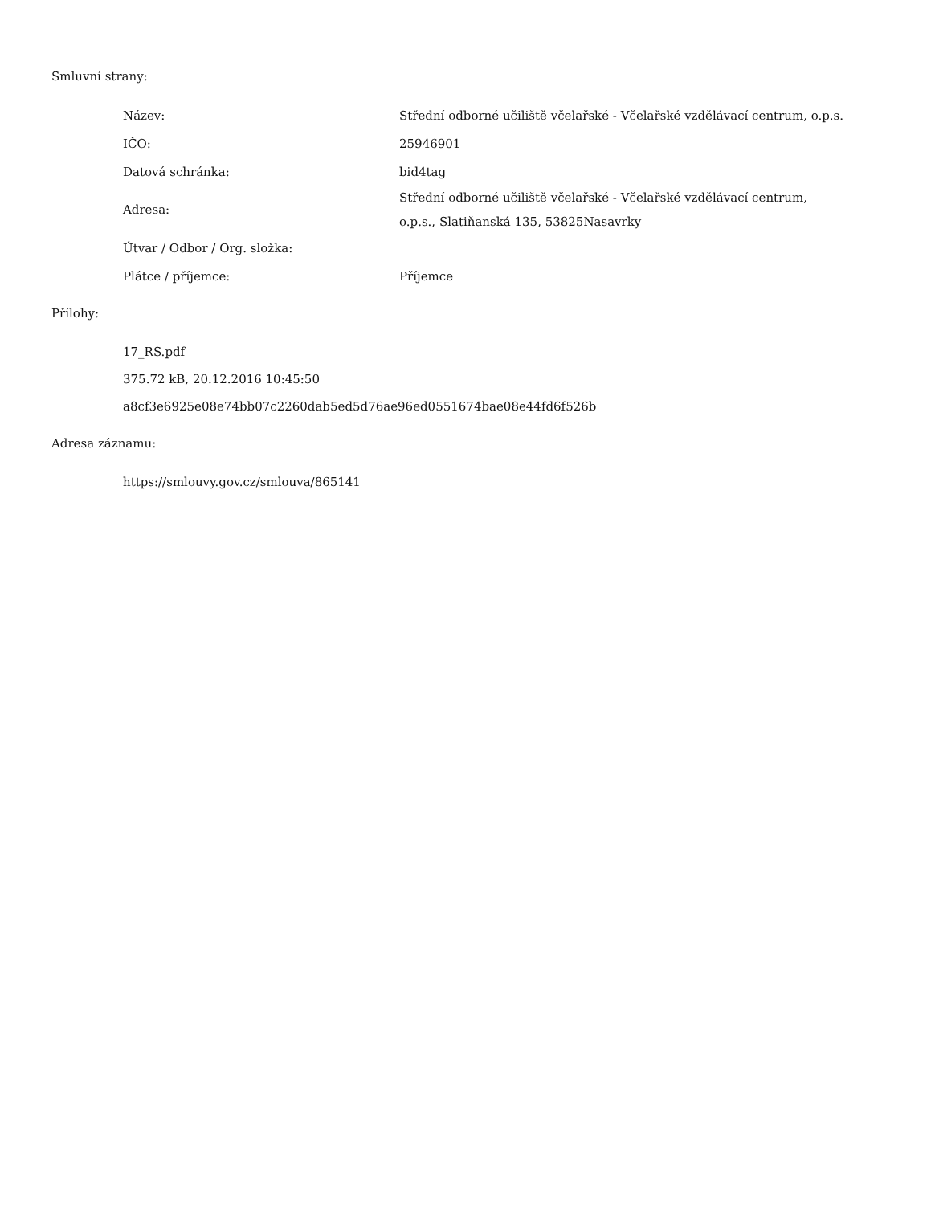Smluvní strany:
| Název: | Střední odborné učiliště včelařské - Včelařské vzdělávací centrum, o.p.s. |
| IČO: | 25946901 |
| Datová schránka: | bid4tag |
| Adresa: | Střední odborné učiliště včelařské - Včelařské vzdělávací centrum, o.p.s., Slatiňanská 135, 53825Nasavrky |
| Útvar / Odbor / Org. složka: | |
| Plátce / příjemce: | Příjemce |
Přílohy:
17_RS.pdf
375.72 kB, 20.12.2016 10:45:50
a8cf3e6925e08e74bb07c2260dab5ed5d76ae96ed0551674bae08e44fd6f526b
Adresa záznamu:
https://smlouvy.gov.cz/smlouva/865141